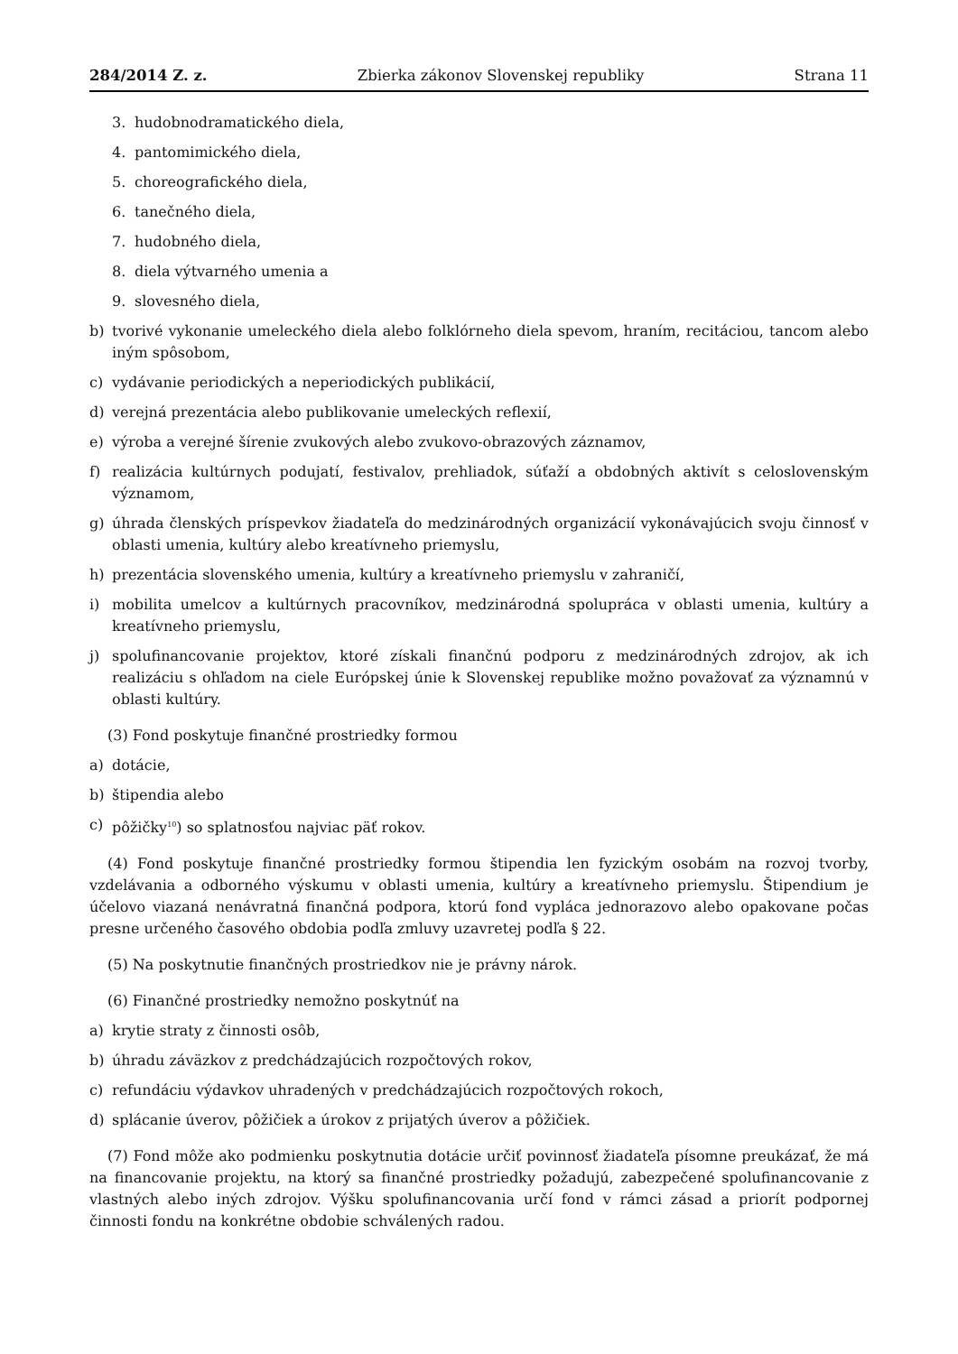284/2014 Z. z. Zbierka zákonov Slovenskej republiky Strana 11
3. hudobnodramatického diela,
4. pantomimického diela,
5. choreografického diela,
6. tanečného diela,
7. hudobného diela,
8. diela výtvarného umenia a
9. slovesného diela,
b) tvorivé vykonanie umeleckého diela alebo folklórneho diela spevom, hraním, recitáciou, tancom alebo iným spôsobom,
c) vydávanie periodických a neperiodických publikácií,
d) verejná prezentácia alebo publikovanie umeleckých reflexií,
e) výroba a verejné šírenie zvukových alebo zvukovo-obrazových záznamov,
f) realizácia kultúrnych podujatí, festivalov, prehliadok, súťaží a obdobných aktivít s celoslovenským významom,
g) úhrada členských príspevkov žiadateľa do medzinárodných organizácií vykonávajúcich svoju činnosť v oblasti umenia, kultúry alebo kreatívneho priemyslu,
h) prezentácia slovenského umenia, kultúry a kreatívneho priemyslu v zahraničí,
i) mobilita umelcov a kultúrnych pracovníkov, medzinárodná spolupráca v oblasti umenia, kultúry a kreatívneho priemyslu,
j) spolufinancovanie projektov, ktoré získali finančnú podporu z medzinárodných zdrojov, ak ich realizáciu s ohľadom na ciele Európskej únie k Slovenskej republike možno považovať za významnú v oblasti kultúry.
(3) Fond poskytuje finančné prostriedky formou
a) dotácie,
b) štipendia alebo
c) pôžičky<sup>10</sup>) so splatnosťou najviac päť rokov.
(4) Fond poskytuje finančné prostriedky formou štipendia len fyzickým osobám na rozvoj tvorby, vzdelávania a odborného výskumu v oblasti umenia, kultúry a kreatívneho priemyslu. Štipendium je účelovo viazaná nenávratná finančná podpora, ktorú fond vypláca jednorazovo alebo opakovane počas presne určeného časového obdobia podľa zmluvy uzavretej podľa § 22.
(5) Na poskytnutie finančných prostriedkov nie je právny nárok.
(6) Finančné prostriedky nemožno poskytnúť na
a) krytie straty z činnosti osôb,
b) úhradu záväzkov z predchádzajúcich rozpočtových rokov,
c) refundáciu výdavkov uhradených v predchádzajúcich rozpočtových rokoch,
d) splácanie úverov, pôžičiek a úrokov z prijatých úverov a pôžičiek.
(7) Fond môže ako podmienku poskytnutia dotácie určiť povinnosť žiadateľa písomne preukázať, že má na financovanie projektu, na ktorý sa finančné prostriedky požadujú, zabezpečené spolufinancovanie z vlastných alebo iných zdrojov. Výšku spolufinancovania určí fond v rámci zásad a priorít podpornej činnosti fondu na konkrétne obdobie schválených radou.